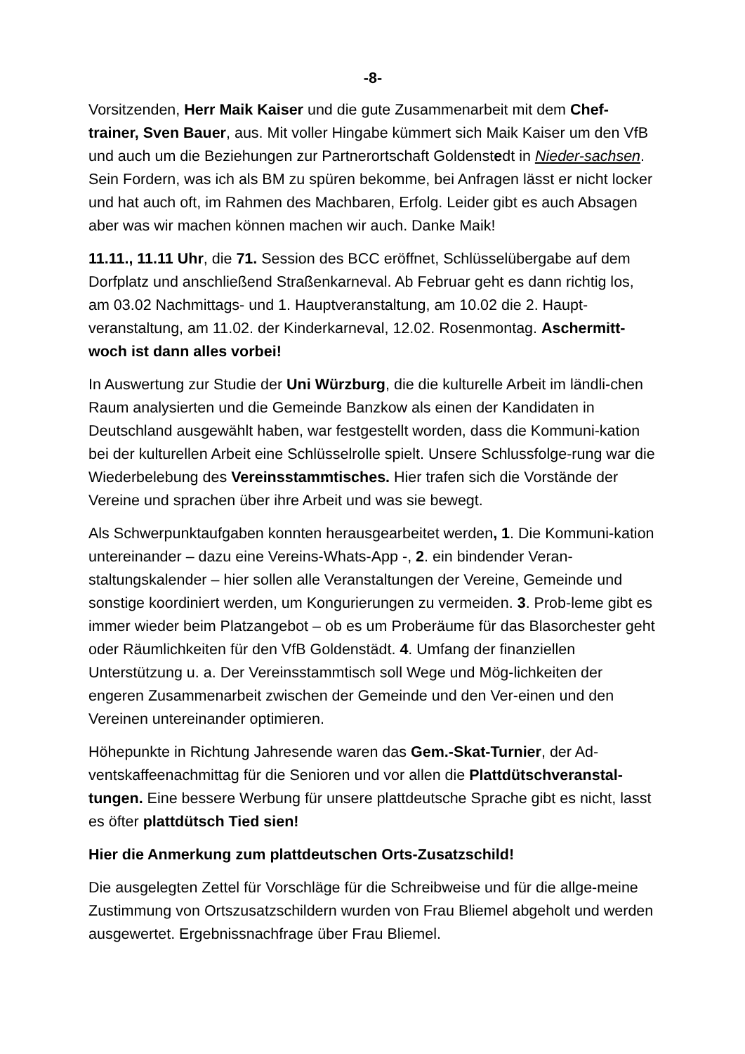-8-
Vorsitzenden, Herr Maik Kaiser und die gute Zusammenarbeit mit dem Chef-trainer, Sven Bauer, aus. Mit voller Hingabe kümmert sich Maik Kaiser um den VfB und auch um die Beziehungen zur Partnerortschaft Goldenstedt in Nieder-sachsen. Sein Fordern, was ich als BM zu spüren bekomme, bei Anfragen lässt er nicht locker und hat auch oft, im Rahmen des Machbaren, Erfolg. Leider gibt es auch Absagen aber was wir machen können machen wir auch. Danke Maik!
11.11., 11.11 Uhr, die 71. Session des BCC eröffnet, Schlüsselübergabe auf dem Dorfplatz und anschließend Straßenkarneval. Ab Februar geht es dann richtig los, am 03.02 Nachmittags- und 1. Hauptveranstaltung, am 10.02 die 2. Haupt-veranstaltung, am 11.02. der Kinderkarneval, 12.02. Rosenmontag. Aschermitt-woch ist dann alles vorbei!
In Auswertung zur Studie der Uni Würzburg, die die kulturelle Arbeit im ländli-chen Raum analysierten und die Gemeinde Banzkow als einen der Kandidaten in Deutschland ausgewählt haben, war festgestellt worden, dass die Kommuni-kation bei der kulturellen Arbeit eine Schlüsselrolle spielt. Unsere Schlussfolge-rung war die Wiederbelebung des Vereinsstammtisches. Hier trafen sich die Vorstände der Vereine und sprachen über ihre Arbeit und was sie bewegt.
Als Schwerpunktaufgaben konnten herausgearbeitet werden, 1. Die Kommuni-kation untereinander – dazu eine Vereins-Whats-App -, 2. ein bindender Veran-staltungskalender – hier sollen alle Veranstaltungen der Vereine, Gemeinde und sonstige koordiniert werden, um Kongurierungen zu vermeiden. 3. Prob-leme gibt es immer wieder beim Platzangebot – ob es um Proberäume für das Blasorchester geht oder Räumlichkeiten für den VfB Goldenstädt. 4. Umfang der finanziellen Unterstützung u. a. Der Vereinsstammtisch soll Wege und Mög-lichkeiten der engeren Zusammenarbeit zwischen der Gemeinde und den Ver-einen und den Vereinen untereinander optimieren.
Höhepunkte in Richtung Jahresende waren das Gem.-Skat-Turnier, der Ad-ventskaffeenachmittag für die Senioren und vor allen die Plattdütschveranstal-tungen. Eine bessere Werbung für unsere plattdeutsche Sprache gibt es nicht, lasst es öfter plattdütsch Tied sien!
Hier die Anmerkung zum plattdeutschen Orts-Zusatzschild!
Die ausgelegten Zettel für Vorschläge für die Schreibweise und für die allge-meine Zustimmung von Ortszusatzschildern wurden von Frau Bliemel abgeholt und werden ausgewertet. Ergebnissnachfrage über Frau Bliemel.